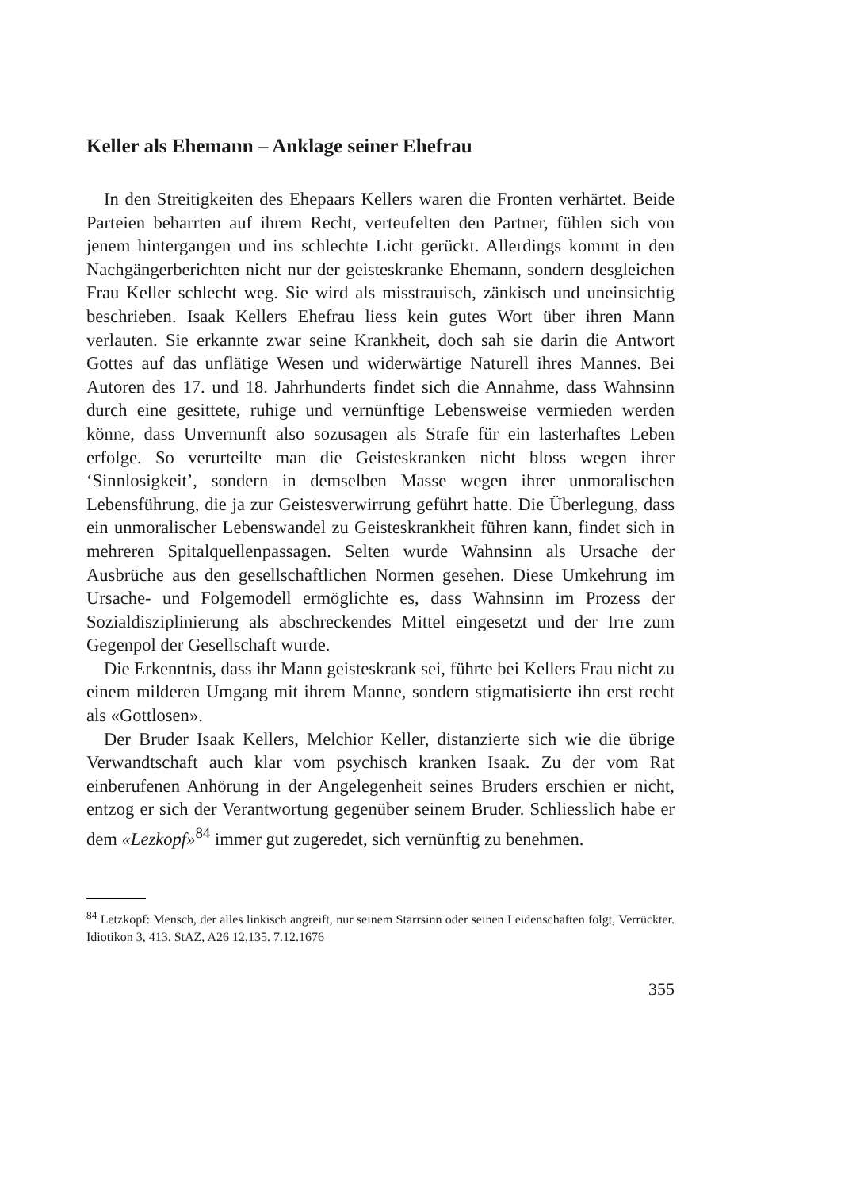Keller als Ehemann – Anklage seiner Ehefrau
In den Streitigkeiten des Ehepaars Kellers waren die Fronten verhärtet. Beide Parteien beharrten auf ihrem Recht, verteufelten den Partner, fühlen sich von jenem hintergangen und ins schlechte Licht gerückt. Allerdings kommt in den Nachgängerberichten nicht nur der geisteskranke Ehemann, sondern desgleichen Frau Keller schlecht weg. Sie wird als misstrauisch, zänkisch und uneinsichtig beschrieben. Isaak Kellers Ehefrau liess kein gutes Wort über ihren Mann verlauten. Sie erkannte zwar seine Krankheit, doch sah sie darin die Antwort Gottes auf das unflätige Wesen und widerwärtige Naturell ihres Mannes. Bei Autoren des 17. und 18. Jahrhunderts findet sich die Annahme, dass Wahnsinn durch eine gesittete, ruhige und vernünftige Lebensweise vermieden werden könne, dass Unvernunft also sozusagen als Strafe für ein lasterhaftes Leben erfolge. So verurteilte man die Geisteskranken nicht bloss wegen ihrer ‘Sinnlosigkeit’, sondern in demselben Masse wegen ihrer unmoralischen Lebensführung, die ja zur Geistesverwirrung geführt hatte. Die Überlegung, dass ein unmoralischer Lebenswandel zu Geisteskrankheit führen kann, findet sich in mehreren Spitalquellenpassagen. Selten wurde Wahnsinn als Ursache der Ausbrüche aus den gesellschaftlichen Normen gesehen. Diese Umkehrung im Ursache- und Folgemodell ermöglichte es, dass Wahnsinn im Prozess der Sozialdisziplinierung als abschreckendes Mittel eingesetzt und der Irre zum Gegenpol der Gesellschaft wurde.
Die Erkenntnis, dass ihr Mann geisteskrank sei, führte bei Kellers Frau nicht zu einem milderen Umgang mit ihrem Manne, sondern stigmatisierte ihn erst recht als «Gottlosen».
Der Bruder Isaak Kellers, Melchior Keller, distanzierte sich wie die übrige Verwandtschaft auch klar vom psychisch kranken Isaak. Zu der vom Rat einberufenen Anhörung in der Angelegenheit seines Bruders erschien er nicht, entzog er sich der Verantwortung gegenüber seinem Bruder. Schliesslich habe er dem «Lezkopf»<sup>84</sup> immer gut zugeredet, sich vernünftig zu benehmen.
<sup>84</sup> Letzkopf: Mensch, der alles linkisch angreift, nur seinem Starrsinn oder seinen Leidenschaften folgt, Verrückter. Idiotikon 3, 413. StAZ, A26 12,135. 7.12.1676
355